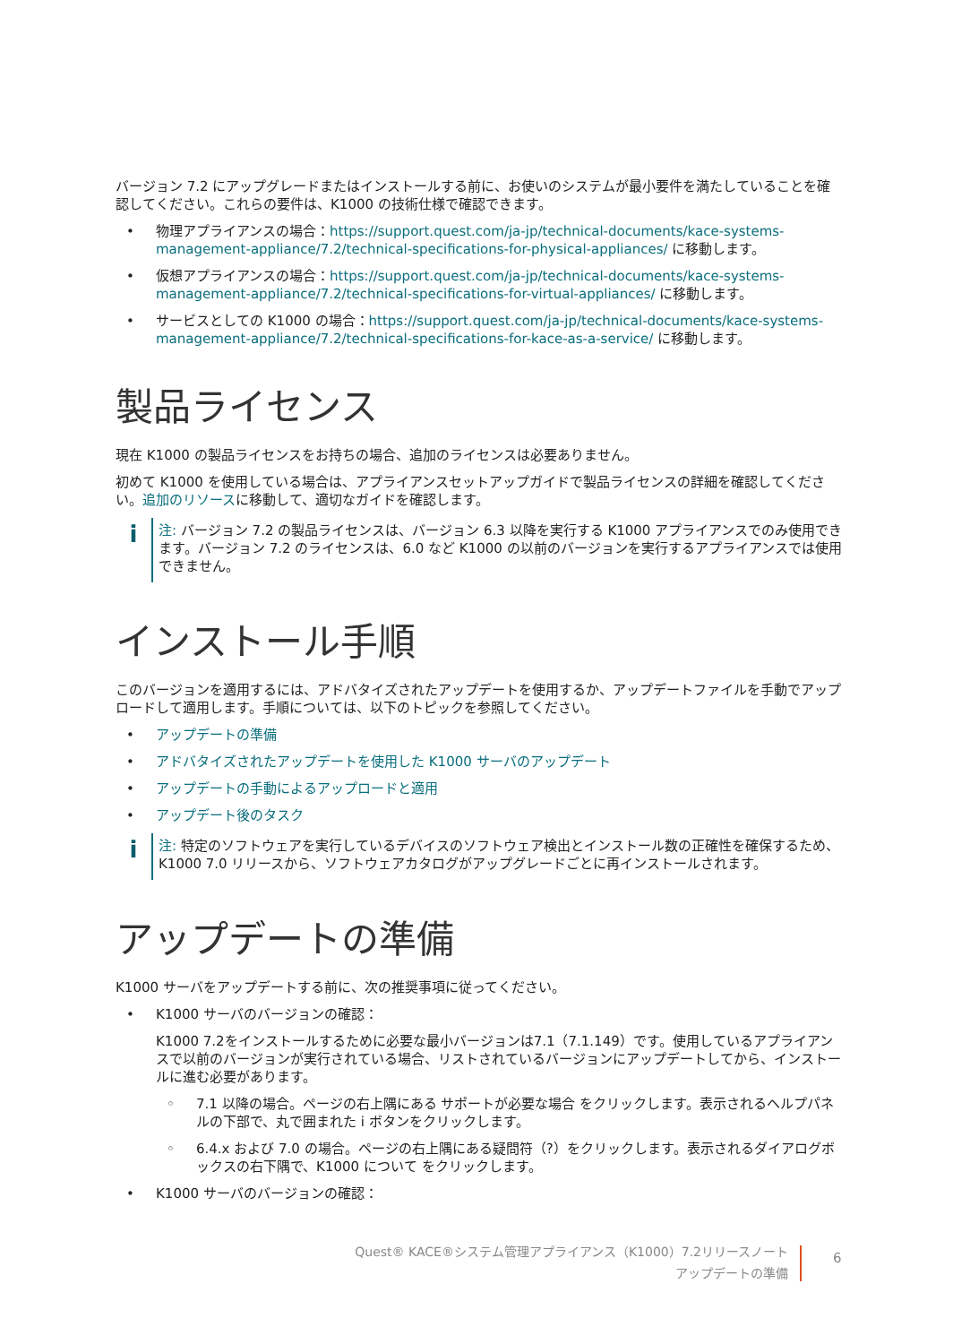バージョン 7.2 にアップグレードまたはインストールする前に、お使いのシステムが最小要件を満たしていることを確認してください。これらの要件は、K1000 の技術仕様で確認できます。
• 物理アプライアンスの場合：https://support.quest.com/ja-jp/technical-documents/kace-systems-management-appliance/7.2/technical-specifications-for-physical-appliances/ に移動します。
• 仮想アプライアンスの場合：https://support.quest.com/ja-jp/technical-documents/kace-systems-management-appliance/7.2/technical-specifications-for-virtual-appliances/ に移動します。
• サービスとしての K1000 の場合：https://support.quest.com/ja-jp/technical-documents/kace-systems-management-appliance/7.2/technical-specifications-for-kace-as-a-service/ に移動します。
製品ライセンス
現在 K1000 の製品ライセンスをお持ちの場合、追加のライセンスは必要ありません。
初めて K1000 を使用している場合は、アプライアンスセットアップガイドで製品ライセンスの詳細を確認してください。追加のリソースに移動して、適切なガイドを確認します。
i
注: バージョン 7.2 の製品ライセンスは、バージョン 6.3 以降を実行する K1000 アプライアンスでのみ使用できます。バージョン 7.2 のライセンスは、6.0 など K1000 の以前のバージョンを実行するアプライアンスでは使用できません。
インストール手順
このバージョンを適用するには、アドバタイズされたアップデートを使用するか、アップデートファイルを手動でアップロードして適用します。手順については、以下のトピックを参照してください。
• アップデートの準備
• アドバタイズされたアップデートを使用した K1000 サーバのアップデート
• アップデートの手動によるアップロードと適用
• アップデート後のタスク
i
注: 特定のソフトウェアを実行しているデバイスのソフトウェア検出とインストール数の正確性を確保するため、K1000 7.0 リリースから、ソフトウェアカタログがアップグレードごとに再インストールされます。
アップデートの準備
K1000 サーバをアップデートする前に、次の推奨事項に従ってください。
• K1000 サーバのバージョンの確認：
K1000 7.2をインストールするために必要な最小バージョンは7.1（7.1.149）です。使用しているアプライアンスで以前のバージョンが実行されている場合、リストされているバージョンにアップデートしてから、インストールに進む必要があります。
◦ 7.1 以降の場合。ページの右上隅にある サポートが必要な場合 をクリックします。表示されるヘルプパネルの下部で、丸で囲まれた i ボタンをクリックします。
◦ 6.4.x および 7.0 の場合。ページの右上隅にある疑問符（?）をクリックします。表示されるダイアログボックスの右下隅で、K1000 について をクリックします。
• K1000 サーバのバージョンの確認：
Quest® KACE®システム管理アプライアンス（K1000）7.2リリースノート
アップデートの準備
6